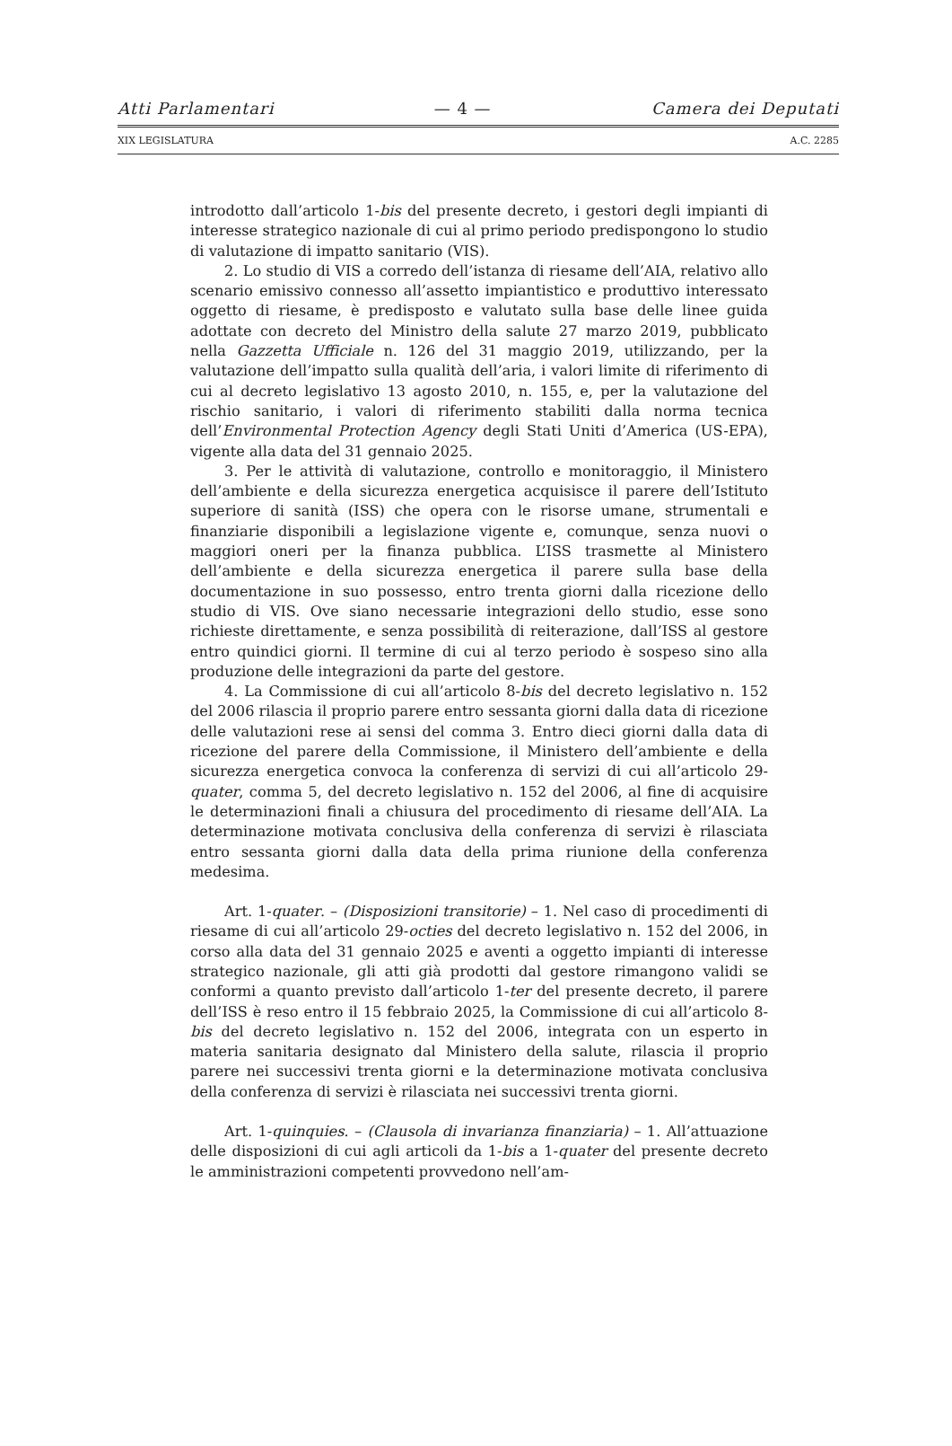Atti Parlamentari — 4 — Camera dei Deputati
XIX LEGISLATURA A.C. 2285
introdotto dall’articolo 1-bis del presente decreto, i gestori degli impianti di interesse strategico nazionale di cui al primo periodo predispongono lo studio di valutazione di impatto sanitario (VIS).
2. Lo studio di VIS a corredo dell’istanza di riesame dell’AIA, relativo allo scenario emissivo connesso all’assetto impiantistico e produttivo interessato oggetto di riesame, è predisposto e valutato sulla base delle linee guida adottate con decreto del Ministro della salute 27 marzo 2019, pubblicato nella Gazzetta Ufficiale n. 126 del 31 maggio 2019, utilizzando, per la valutazione dell’impatto sulla qualità dell’aria, i valori limite di riferimento di cui al decreto legislativo 13 agosto 2010, n. 155, e, per la valutazione del rischio sanitario, i valori di riferimento stabiliti dalla norma tecnica dell’Environmental Protection Agency degli Stati Uniti d’America (US-EPA), vigente alla data del 31 gennaio 2025.
3. Per le attività di valutazione, controllo e monitoraggio, il Ministero dell’ambiente e della sicurezza energetica acquisisce il parere dell’Istituto superiore di sanità (ISS) che opera con le risorse umane, strumentali e finanziarie disponibili a legislazione vigente e, comunque, senza nuovi o maggiori oneri per la finanza pubblica. L’ISS trasmette al Ministero dell’ambiente e della sicurezza energetica il parere sulla base della documentazione in suo possesso, entro trenta giorni dalla ricezione dello studio di VIS. Ove siano necessarie integrazioni dello studio, esse sono richieste direttamente, e senza possibilità di reiterazione, dall’ISS al gestore entro quindici giorni. Il termine di cui al terzo periodo è sospeso sino alla produzione delle integrazioni da parte del gestore.
4. La Commissione di cui all’articolo 8-bis del decreto legislativo n. 152 del 2006 rilascia il proprio parere entro sessanta giorni dalla data di ricezione delle valutazioni rese ai sensi del comma 3. Entro dieci giorni dalla data di ricezione del parere della Commissione, il Ministero dell’ambiente e della sicurezza energetica convoca la conferenza di servizi di cui all’articolo 29-quater, comma 5, del decreto legislativo n. 152 del 2006, al fine di acquisire le determinazioni finali a chiusura del procedimento di riesame dell’AIA. La determinazione motivata conclusiva della conferenza di servizi è rilasciata entro sessanta giorni dalla data della prima riunione della conferenza medesima.
Art. 1-quater. – (Disposizioni transitorie) – 1. Nel caso di procedimenti di riesame di cui all’articolo 29-octies del decreto legislativo n. 152 del 2006, in corso alla data del 31 gennaio 2025 e aventi a oggetto impianti di interesse strategico nazionale, gli atti già prodotti dal gestore rimangono validi se conformi a quanto previsto dall’articolo 1-ter del presente decreto, il parere dell’ISS è reso entro il 15 febbraio 2025, la Commissione di cui all’articolo 8-bis del decreto legislativo n. 152 del 2006, integrata con un esperto in materia sanitaria designato dal Ministero della salute, rilascia il proprio parere nei successivi trenta giorni e la determinazione motivata conclusiva della conferenza di servizi è rilasciata nei successivi trenta giorni.
Art. 1-quinquies. – (Clausola di invarianza finanziaria) – 1. All’attuazione delle disposizioni di cui agli articoli da 1-bis a 1-quater del presente decreto le amministrazioni competenti provvedono nell’am-